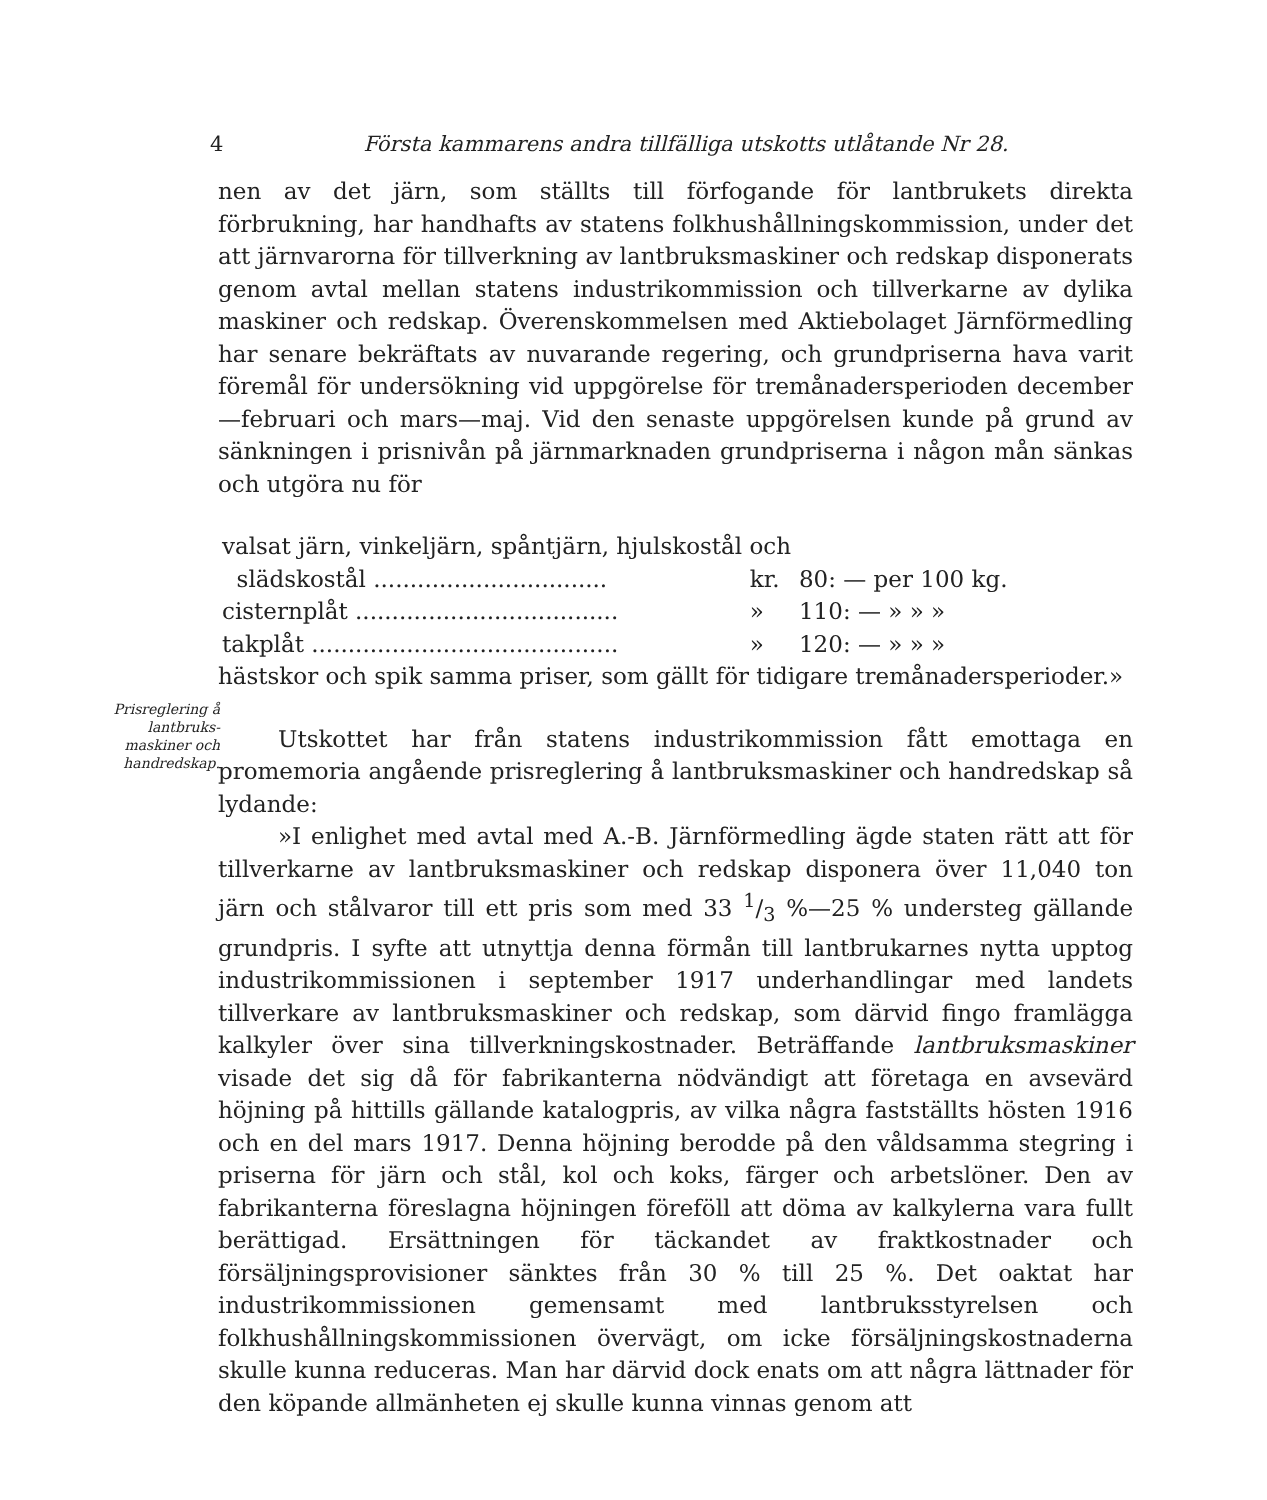4 Första kammarens andra tillfälliga utskotts utlåtande Nr 28.
Prisreglering å lantbruks-maskiner och handredskap.
nen av det järn, som ställts till förfogande för lantbrukets direkta förbrukning, har handhafts av statens folkhushållningskommission, under det att järnvarorna för tillverkning av lantbruksmaskiner och redskap disponerats genom avtal mellan statens industrikommission och tillverkarne av dylika maskiner och redskap. Överenskommelsen med Aktiebolaget Järnförmedling har senare bekräftats av nuvarande regering, och grundpriserna hava varit föremål för undersökning vid uppgörelse för tremånadersperioden december —februari och mars—maj. Vid den senaste uppgörelsen kunde på grund av sänkningen i prisnivån på järnmarknaden grundpriserna i någon mån sänkas och utgöra nu för
| valsat järn, vinkeljärn, spåntjärn, hjulskostål och | | |
| slädskostål ................................ | kr. | 80: — per 100 kg. |
| cisternplåt .................................... | » | 110: — » » » |
| takplåt .......................................... | » | 120: — » » » |
hästskor och spik samma priser, som gällt för tidigare tremånadersperioder.»
Utskottet har från statens industrikommission fått emottaga en promemoria angående prisreglering å lantbruksmaskiner och handredskap så lydande:
»I enlighet med avtal med A.-B. Järnförmedling ägde staten rätt att för tillverkarne av lantbruksmaskiner och redskap disponera över 11,040 ton järn och stålvaror till ett pris som med 33 1/3 %—25 % understeg gällande grundpris. I syfte att utnyttja denna förmån till lantbrukarnes nytta upptog industrikommissionen i september 1917 underhandlingar med landets tillverkare av lantbruksmaskiner och redskap, som därvid fingo framlägga kalkyler över sina tillverkningskostnader. Beträffande lantbruksmaskiner visade det sig då för fabrikanterna nödvändigt att företaga en avsevärd höjning på hittills gällande katalogpris, av vilka några fastställts hösten 1916 och en del mars 1917. Denna höjning berodde på den våldsamma stegring i priserna för järn och stål, kol och koks, färger och arbetslöner. Den av fabrikanterna föreslagna höjningen föreföll att döma av kalkylerna vara fullt berättigad. Ersättningen för täckandet av fraktkostnader och försäljningsprovisioner sänktes från 30 % till 25 %. Det oaktat har industrikommissionen gemensamt med lantbruksstyrelsen och folkhushållningskommissionen övervägt, om icke försäljningskostnaderna skulle kunna reduceras. Man har därvid dock enats om att några lättnader för den köpande allmänheten ej skulle kunna vinnas genom att